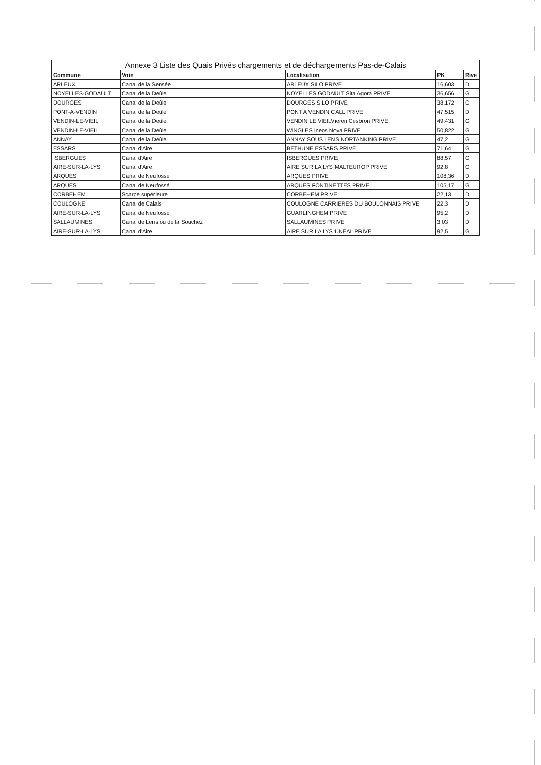| Annexe 3 Liste des Quais Privés chargements et de déchargements Pas-de-Calais | | | | |
| --- | --- | --- | --- | --- |
| Commune | Voie | Localisation | PK | Rive |
| ARLEUX | Canal de la Sensée | ARLEUX SILO PRIVE | 16,603 | D |
| NOYELLES-GODAULT | Canal de la Deûle | NOYELLES GODAULT Sita Agora PRIVE | 36,656 | G |
| DOURGES | Canal de la Deûle | DOURGES SILO PRIVE | 38,172 | G |
| PONT-A-VENDIN | Canal de la Deûle | PONT A VENDIN CALL PRIVE | 47,515 | D |
| VENDIN-LE-VIEIL | Canal de la Deûle | VENDIN LE VIEILVieren Cesbron PRIVE | 49,431 | G |
| VENDIN-LE-VIEIL | Canal de la Deûle | WINGLES Ineos Nova PRIVE | 50,822 | G |
| ANNAY | Canal de la Deûle | ANNAY SOUS LENS NORTANKING PRIVE | 47,2 | G |
| ESSARS | Canal d'Aire | BETHUNE ESSARS PRIVE | 71,64 | G |
| ISBERGUES | Canal d'Aire | ISBERGUES PRIVE | 88,57 | G |
| AIRE-SUR-LA-LYS | Canal d'Aire | AIRE SUR LA LYS MALTEUROP PRIVE | 92,8 | G |
| ARQUES | Canal de Neufossé | ARQUES PRIVE | 108,36 | D |
| ARQUES | Canal de Neufossé | ARQUES FONTINETTES PRIVE | 105,17 | G |
| CORBEHEM | Scarpe supérieure | CORBEHEM PRIVE | 22,13 | D |
| COULOGNE | Canal de Calais | COULOGNE CARRIERES DU BOULONNAIS PRIVE | 22,3 | D |
| AIRE-SUR-LA-LYS | Canal de Neufossé | GUARLINGHEM PRIVE | 95,2 | D |
| SALLAUMINES | Canal de Lens ou de la Souchez | SALLAUMINES PRIVE | 3,03 | D |
| AIRE-SUR-LA-LYS | Canal d'Aire | AIRE SUR LA LYS UNEAL PRIVE | 92,5 | G |